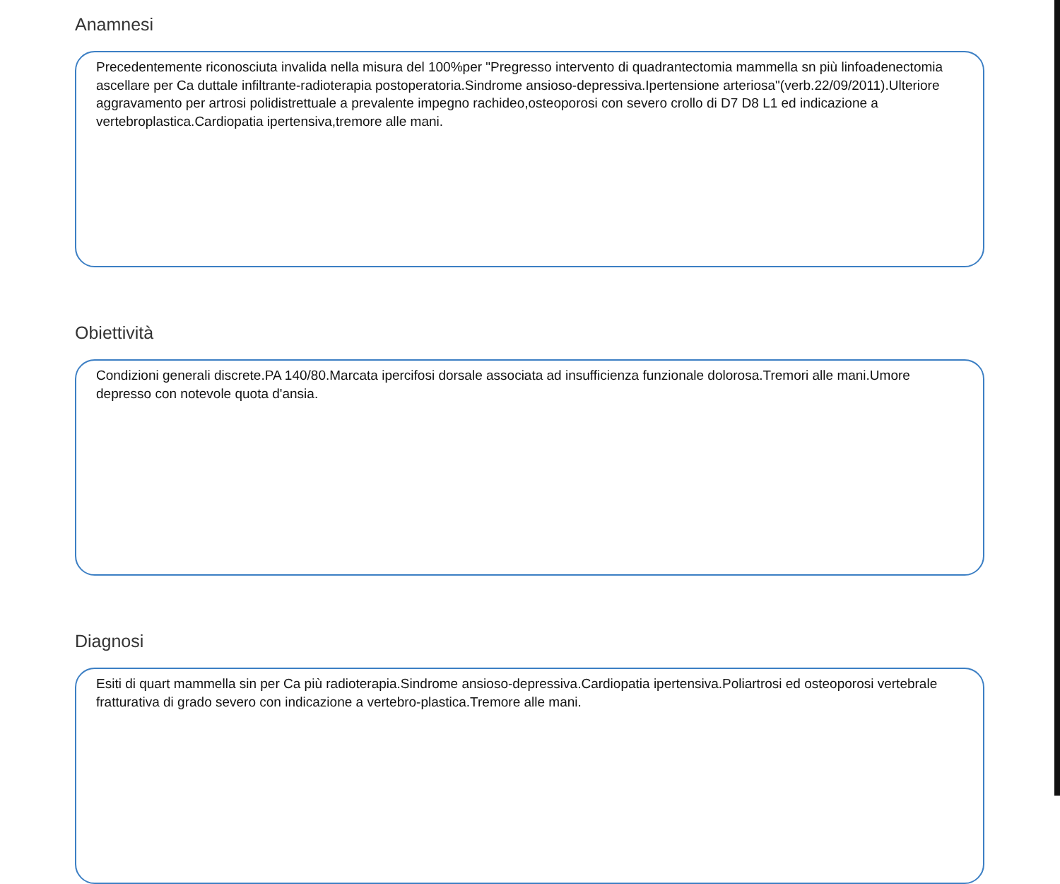Anamnesi
Precedentemente riconosciuta invalida nella misura del 100%per "Pregresso intervento di quadrantectomia mammella sn più linfoadenectomia ascellare per Ca duttale infiltrante-radioterapia postoperatoria.Sindrome ansioso-depressiva.Ipertensione arteriosa"(verb.22/09/2011).Ulteriore aggravamento per artrosi polidistrettuale a prevalente impegno rachideo,osteoporosi con severo crollo di D7 D8 L1 ed indicazione a vertebroplastica.Cardiopatia ipertensiva,tremore alle mani.
Obiettività
Condizioni generali discrete.PA 140/80.Marcata ipercifosi dorsale associata ad insufficienza funzionale dolorosa.Tremori alle mani.Umore depresso con notevole quota d'ansia.
Diagnosi
Esiti di quart mammella sin per Ca più radioterapia.Sindrome ansioso-depressiva.Cardiopatia ipertensiva.Poliartrosi ed osteoporosi vertebrale fratturativa di grado severo con indicazione a vertebro-plastica.Tremore alle mani.